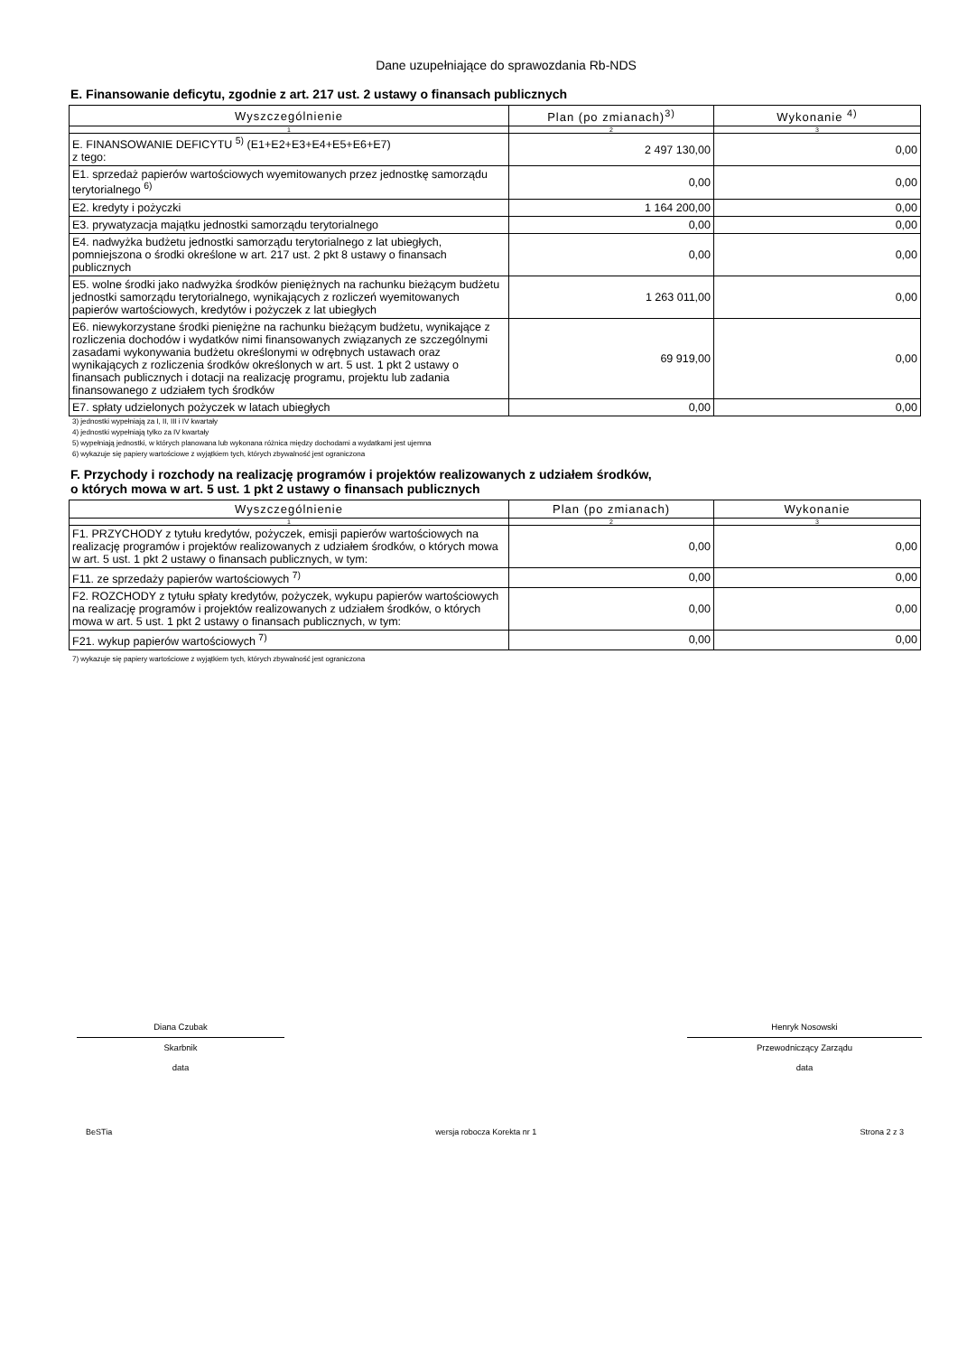Dane uzupełniające do sprawozdania Rb-NDS
E. Finansowanie deficytu, zgodnie z art. 217 ust. 2 ustawy o finansach publicznych
| Wyszczególnienie | Plan (po zmianach)<sup>3)</sup> | Wykonanie <sup>4)</sup> |
| --- | --- | --- |
| 1 | 2 | 3 |
| E. FINANSOWANIE DEFICYTU <sup>5)</sup> (E1+E2+E3+E4+E5+E6+E7) z tego: | 2 497 130,00 | 0,00 |
| E1. sprzedaż papierów wartościowych wyemitowanych przez jednostkę samorządu terytorialnego <sup>6)</sup> | 0,00 | 0,00 |
| E2. kredyty i pożyczki | 1 164 200,00 | 0,00 |
| E3. prywatyzacja majątku jednostki samorządu terytorialnego | 0,00 | 0,00 |
| E4. nadwyżka budżetu jednostki samorządu terytorialnego z lat ubiegłych, pomniejszona o środki określone w art. 217 ust. 2 pkt 8 ustawy o finansach publicznych | 0,00 | 0,00 |
| E5. wolne środki jako nadwyżka środków pieniężnych na rachunku bieżącym budżetu jednostki samorządu terytorialnego, wynikających z rozliczeń wyemitowanych papierów wartościowych, kredytów i pożyczek z lat ubiegłych | 1 263 011,00 | 0,00 |
| E6. niewykorzystane środki pieniężne na rachunku bieżącym budżetu, wynikające z rozliczenia dochodów i wydatków nimi finansowanych związanych ze szczególnymi zasadami wykonywania budżetu określonymi w odrębnych ustawach oraz wynikających z rozliczenia środków określonych w art. 5 ust. 1 pkt 2 ustawy o finansach publicznych i dotacji na realizację programu, projektu lub zadania finansowanego z udziałem tych środków | 69 919,00 | 0,00 |
| E7. spłaty udzielonych pożyczek w latach ubiegłych | 0,00 | 0,00 |
3) jednostki wypełniają za I, II, III i IV kwartały
4) jednostki wypełniają tylko za IV kwartały
5) wypełniają jednostki, w których planowana lub wykonana różnica między dochodami a wydatkami jest ujemna
6) wykazuje się papiery wartościowe z wyjątkiem tych, których zbywalność jest ograniczona
F. Przychody i rozchody na realizację programów i projektów realizowanych z udziałem środków,
o których mowa w art. 5 ust. 1 pkt 2 ustawy o finansach publicznych
| Wyszczególnienie | Plan (po zmianach) | Wykonanie |
| --- | --- | --- |
| 1 | 2 | 3 |
| F1. PRZYCHODY z tytułu kredytów, pożyczek, emisji papierów wartościowych na realizację programów i projektów realizowanych z udziałem środków, o których mowa w art. 5 ust. 1 pkt 2 ustawy o finansach publicznych, w tym: | 0,00 | 0,00 |
| F11. ze sprzedaży papierów wartościowych <sup>7)</sup> | 0,00 | 0,00 |
| F2. ROZCHODY z tytułu spłaty kredytów, pożyczek, wykupu papierów wartościowych na realizację programów i projektów realizowanych z udziałem środków, o których mowa w art. 5 ust. 1 pkt 2 ustawy o finansach publicznych, w tym: | 0,00 | 0,00 |
| F21. wykup papierów wartościowych <sup>7)</sup> | 0,00 | 0,00 |
7) wykazuje się papiery wartościowe z wyjątkiem tych, których zbywalność jest ograniczona
Diana Czubak
Skarbnik
data
Henryk Nosowski
Przewodniczący Zarządu
data
BeSTia wersja robocza Korekta nr 1 Strona 2 z 3